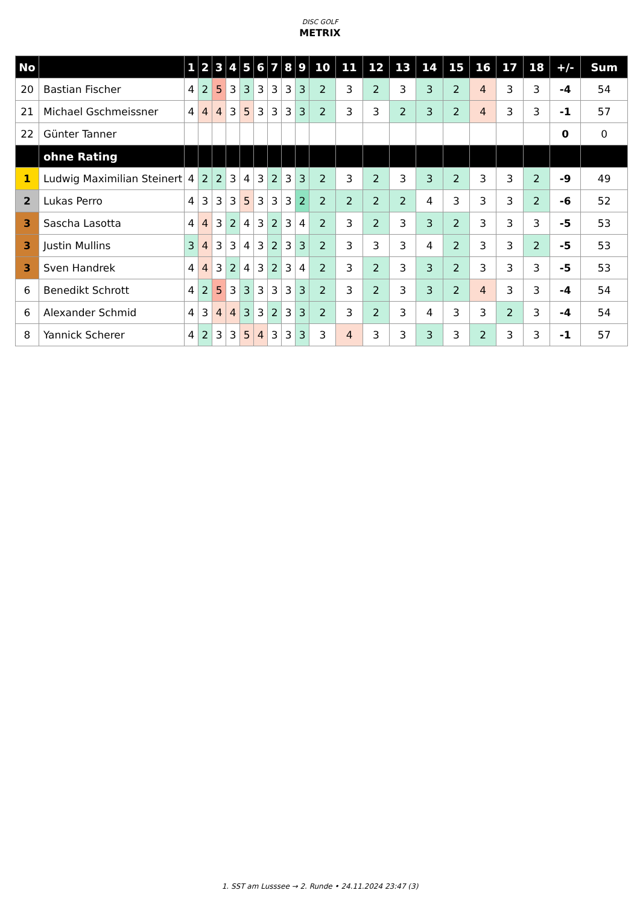DISC GOLF
METRIX
| No | | 1 | 2 | 3 | 4 | 5 | 6 | 7 | 8 | 9 | 10 | 11 | 12 | 13 | 14 | 15 | 16 | 17 | 18 | +/- | Sum |
| --- | --- | --- | --- | --- | --- | --- | --- | --- | --- | --- | --- | --- | --- | --- | --- | --- | --- | --- | --- | --- | --- |
| 20 | Bastian Fischer | 4 | 2 | 5 | 3 | 3 | 3 | 3 | 3 | 3 | 2 | 3 | 2 | 3 | 3 | 2 | 4 | 3 | 3 | -4 | 54 |
| 21 | Michael Gschmeissner | 4 | 4 | 4 | 3 | 5 | 3 | 3 | 3 | 3 | 2 | 3 | 3 | 2 | 3 | 2 | 4 | 3 | 3 | -1 | 57 |
| 22 | Günter Tanner | | | | | | | | | | | | | | | | | | | 0 | 0 |
| | ohne Rating | | | | | | | | | | | | | | | | | | | | |
| 1 | Ludwig Maximilian Steinert | 4 | 2 | 2 | 3 | 4 | 3 | 2 | 3 | 3 | 2 | 3 | 2 | 3 | 3 | 2 | 3 | 3 | 2 | -9 | 49 |
| 2 | Lukas Perro | 4 | 3 | 3 | 3 | 5 | 3 | 3 | 3 | 2 | 2 | 2 | 2 | 2 | 4 | 3 | 3 | 3 | 2 | -6 | 52 |
| 3 | Sascha Lasotta | 4 | 4 | 3 | 2 | 4 | 3 | 2 | 3 | 4 | 2 | 3 | 2 | 3 | 3 | 2 | 3 | 3 | 3 | -5 | 53 |
| 3 | Justin Mullins | 3 | 4 | 3 | 3 | 4 | 3 | 2 | 3 | 3 | 2 | 3 | 3 | 3 | 4 | 2 | 3 | 3 | 2 | -5 | 53 |
| 3 | Sven Handrek | 4 | 4 | 3 | 2 | 4 | 3 | 2 | 3 | 4 | 2 | 3 | 2 | 3 | 3 | 2 | 3 | 3 | 3 | -5 | 53 |
| 6 | Benedikt Schrott | 4 | 2 | 5 | 3 | 3 | 3 | 3 | 3 | 3 | 2 | 3 | 2 | 3 | 3 | 2 | 4 | 3 | 3 | -4 | 54 |
| 6 | Alexander Schmid | 4 | 3 | 4 | 4 | 3 | 3 | 2 | 3 | 3 | 2 | 3 | 2 | 3 | 4 | 3 | 3 | 2 | 3 | -4 | 54 |
| 8 | Yannick Scherer | 4 | 2 | 3 | 3 | 5 | 4 | 3 | 3 | 3 | 3 | 4 | 3 | 3 | 3 | 3 | 2 | 3 | 3 | -1 | 57 |
1. SST am Lusssee → 2. Runde • 24.11.2024 23:47 (3)